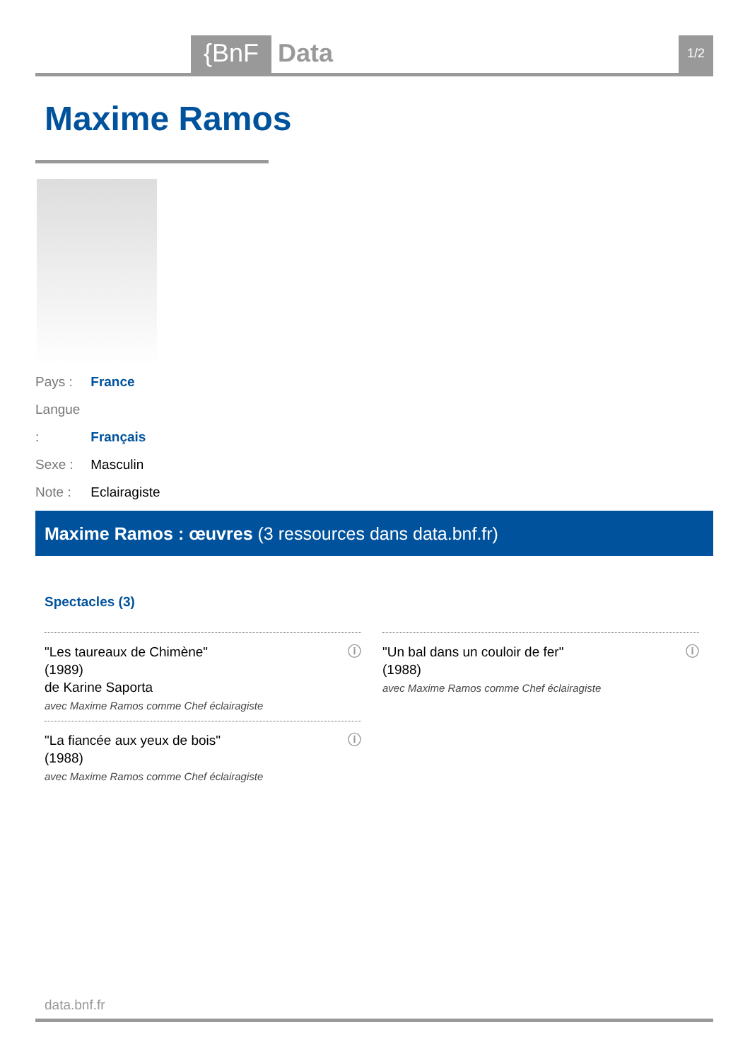{BnF Data 1/2
Maxime Ramos
Pays : France
Langue : Français
Sexe : Masculin
Note : Eclairagiste
Maxime Ramos : œuvres (3 ressources dans data.bnf.fr)
Spectacles (3)
ⓘ "Les taureaux de Chimène"
(1989)
de Karine Saporta
avec Maxime Ramos comme Chef éclairagiste
ⓘ "Un bal dans un couloir de fer"
(1988)
avec Maxime Ramos comme Chef éclairagiste
ⓘ "La fiancée aux yeux de bois"
(1988)
avec Maxime Ramos comme Chef éclairagiste
data.bnf.fr